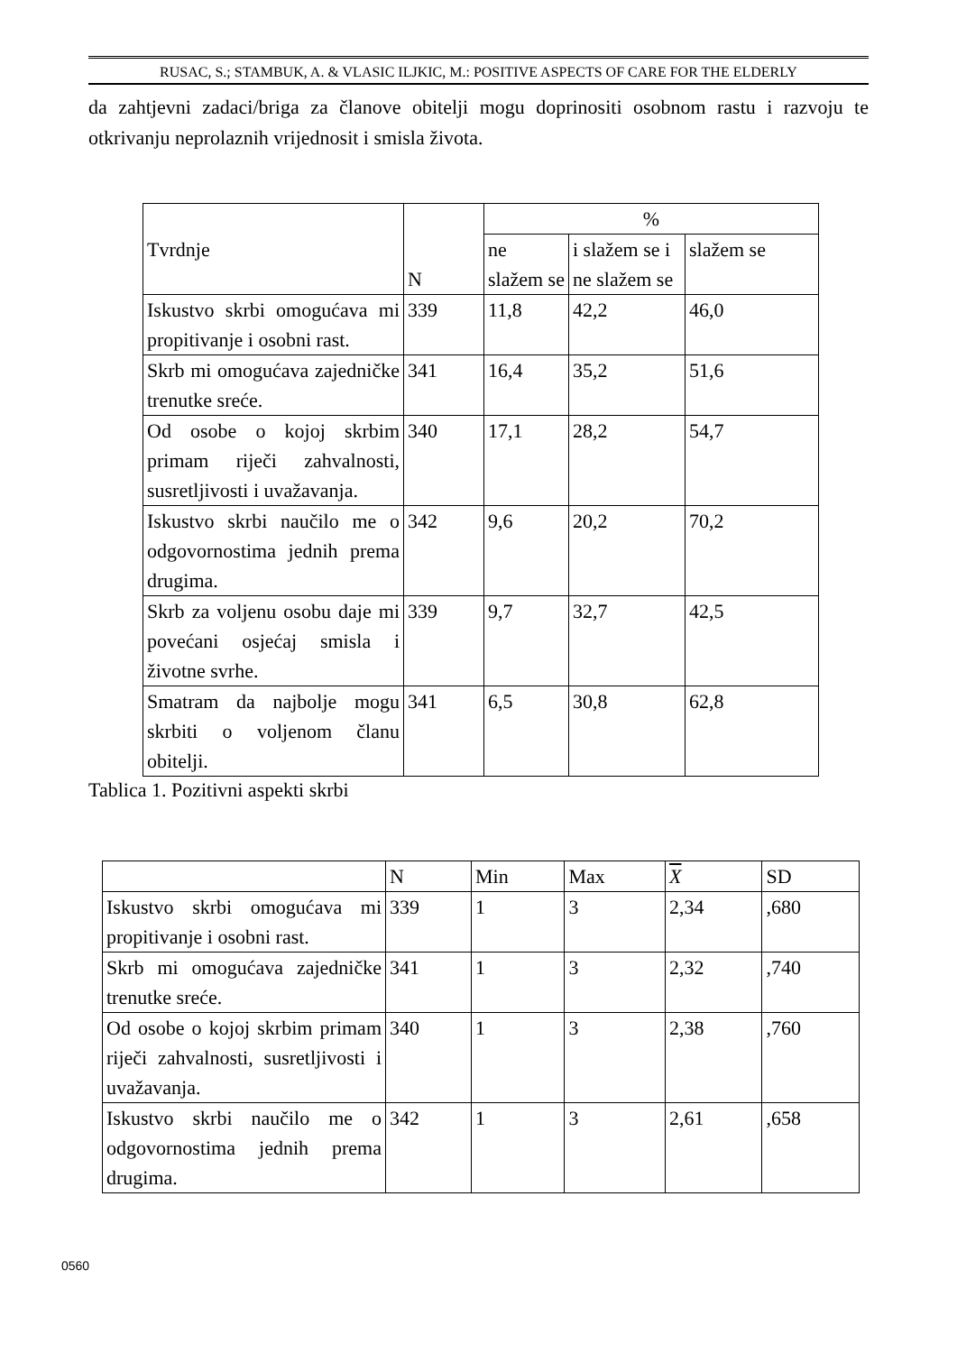RUSAC, S.; STAMBUK, A. & VLASIC ILJKIC, M.: POSITIVE ASPECTS OF CARE FOR THE ELDERLY
da zahtjevni zadaci/briga za članove obitelji mogu doprinositi osobnom rastu i razvoju te otkrivanju neprolaznih vrijednosit i smisla života.
| Tvrdnje | N | % | | |
| --- | --- | --- | --- | --- |
| | | ne slažem se | i slažem se i ne slažem se | slažem se |
| Iskustvo skrbi omogućava mi propitivanje i osobni rast. | 339 | 11,8 | 42,2 | 46,0 |
| Skrb mi omogućava zajedničke trenutke sreće. | 341 | 16,4 | 35,2 | 51,6 |
| Od osobe o kojoj skrbim primam riječi zahvalnosti, susretljivosti i uvažavanja. | 340 | 17,1 | 28,2 | 54,7 |
| Iskustvo skrbi naučilo me o odgovornostima jednih prema drugima. | 342 | 9,6 | 20,2 | 70,2 |
| Skrb za voljenu osobu daje mi povećani osjećaj smisla i životne svrhe. | 339 | 9,7 | 32,7 | 42,5 |
| Smatram da najbolje mogu skrbiti o voljenom članu obitelji. | 341 | 6,5 | 30,8 | 62,8 |
Tablica 1. Pozitivni aspekti skrbi
| | N | Min | Max | X | SD |
| --- | --- | --- | --- | --- | --- |
| Iskustvo skrbi omogućava mi propitivanje i osobni rast. | 339 | 1 | 3 | 2,34 | ,680 |
| Skrb mi omogućava zajedničke trenutke sreće. | 341 | 1 | 3 | 2,32 | ,740 |
| Od osobe o kojoj skrbim primam riječi zahvalnosti, susretljivosti i uvažavanja. | 340 | 1 | 3 | 2,38 | ,760 |
| Iskustvo skrbi naučilo me o odgovornostima jednih prema drugima. | 342 | 1 | 3 | 2,61 | ,658 |
0560